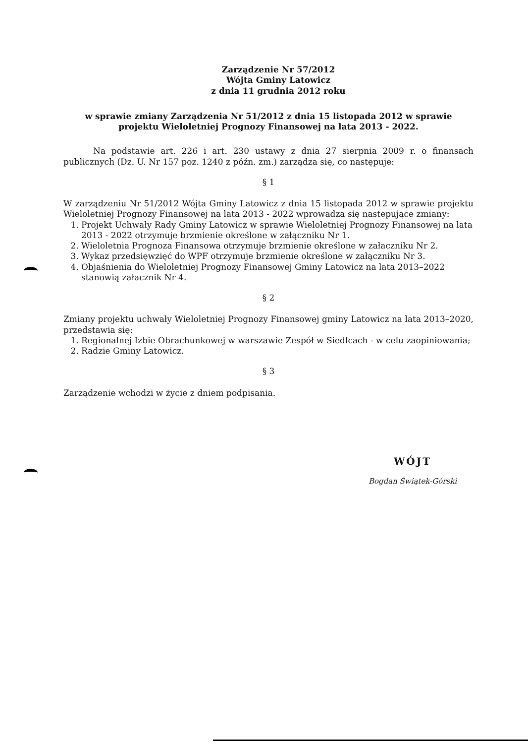Zarządzenie Nr 57/2012
Wójta Gminy Latowicz
z dnia 11 grudnia 2012 roku
w sprawie zmiany Zarządzenia Nr 51/2012 z dnia 15 listopada 2012 w sprawie projektu Wieloletniej Prognozy Finansowej na lata 2013 - 2022.
Na podstawie art. 226 i art. 230 ustawy z dnia 27 sierpnia 2009 r. o finansach publicznych (Dz. U. Nr 157 poz. 1240 z późn. zm.) zarządza się, co następuje:
§ 1
W zarządzeniu Nr 51/2012 Wójta Gminy Latowicz z dnia 15 listopada 2012 w sprawie projektu Wieloletniej Prognozy Finansowej na lata 2013 - 2022 wprowadza się nastepujące zmiany:
1. Projekt Uchwały Rady Gminy Latowicz w sprawie Wieloletniej Prognozy Finansowej na lata 2013 - 2022 otrzymuje brzmienie określone w załączniku Nr 1.
2. Wieloletnia Prognoza Finansowa otrzymuje brzmienie określone w załaczniku Nr 2.
3. Wykaz przedsięwzięć do WPF otrzymuje brzmienie określone w załączniku Nr 3.
4. Objaśnienia do Wieloletniej Prognozy Finansowej Gminy Latowicz na lata 2013–2022 stanowią załacznik Nr 4.
§ 2
Zmiany projektu uchwały Wieloletniej Prognozy Finansowej gminy Latowicz na lata 2013–2020, przedstawia się:
1. Regionalnej Izbie Obrachunkowej w warszawie Zespół w Siedlcach - w celu zaopiniowania;
2. Radzie Gminy Latowicz.
§ 3
Zarządzenie wchodzi w życie z dniem podpisania.
WÓJT
Bogdan Świątek-Górski